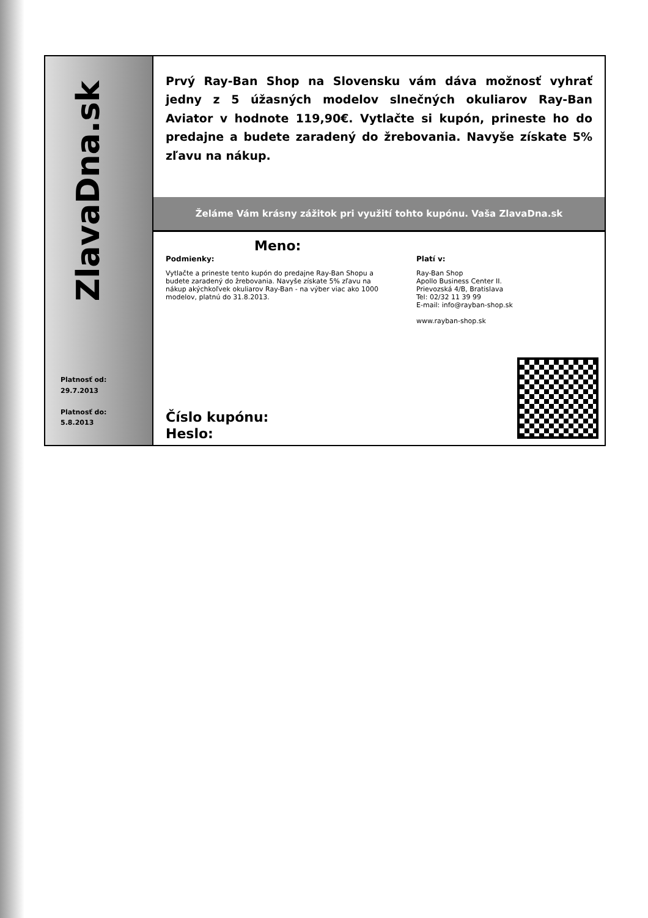ZlavaDna.sk
Platnosť od:
29.7.2013
Platnosť do:
5.8.2013
Prvý Ray-Ban Shop na Slovensku vám dáva možnosť vyhrať jedny z 5 úžasných modelov slnečných okuliarov Ray-Ban Aviator v hodnote 119,90€. Vytlačte si kupón, prineste ho do predajne a budete zaradený do žrebovania. Navyše získate 5% zľavu na nákup.
Želáme Vám krásny zážitok pri využití tohto kupónu. Vaša ZlavaDna.sk
Meno:
Podmienky:
Vytlačte a prineste tento kupón do predajne Ray-Ban Shopu a budete zaradený do žrebovania. Navyše získate 5% zľavu na nákup akýchkoľvek okuliarov Ray-Ban - na výber viac ako 1000 modelov, platnú do 31.8.2013.
Platí v:
Ray-Ban Shop
Apollo Business Center II.
Prievozská 4/B, Bratislava
Tel: 02/32 11 39 99
E-mail: info@rayban-shop.sk
www.rayban-shop.sk
Číslo kupónu:
Heslo: